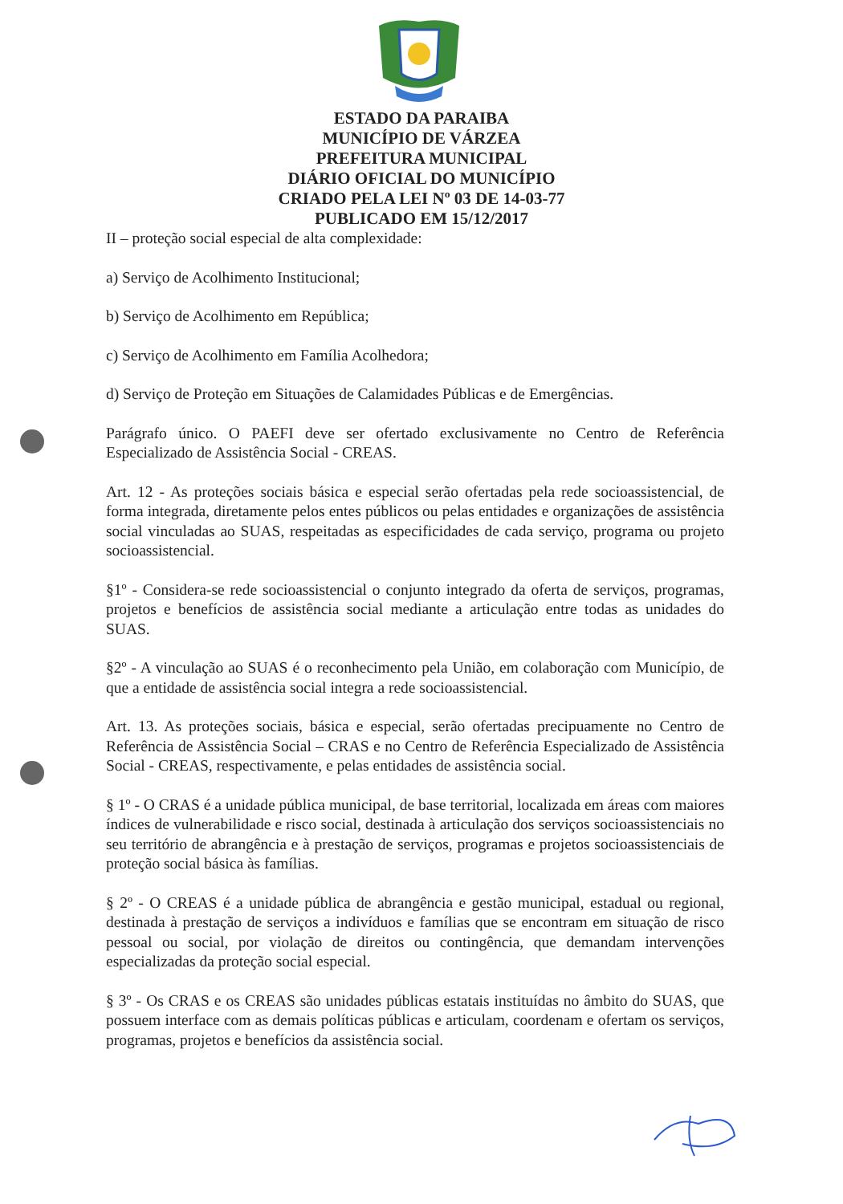ESTADO DA PARAIBA
MUNICÍPIO DE VÁRZEA
PREFEITURA MUNICIPAL
DIÁRIO OFICIAL DO MUNICÍPIO
CRIADO PELA LEI Nº 03 DE 14-03-77
PUBLICADO EM 15/12/2017
II – proteção social especial de alta complexidade:
a) Serviço de Acolhimento Institucional;
b) Serviço de Acolhimento em República;
c) Serviço de Acolhimento em Família Acolhedora;
d) Serviço de Proteção em Situações de Calamidades Públicas e de Emergências.
Parágrafo único. O PAEFI deve ser ofertado exclusivamente no Centro de Referência Especializado de Assistência Social - CREAS.
Art. 12 - As proteções sociais básica e especial serão ofertadas pela rede socioassistencial, de forma integrada, diretamente pelos entes públicos ou pelas entidades e organizações de assistência social vinculadas ao SUAS, respeitadas as especificidades de cada serviço, programa ou projeto socioassistencial.
§1º - Considera-se rede socioassistencial o conjunto integrado da oferta de serviços, programas, projetos e benefícios de assistência social mediante a articulação entre todas as unidades do SUAS.
§2º - A vinculação ao SUAS é o reconhecimento pela União, em colaboração com Município, de que a entidade de assistência social integra a rede socioassistencial.
Art. 13. As proteções sociais, básica e especial, serão ofertadas precipuamente no Centro de Referência de Assistência Social – CRAS e no Centro de Referência Especializado de Assistência Social - CREAS, respectivamente, e pelas entidades de assistência social.
§ 1º - O CRAS é a unidade pública municipal, de base territorial, localizada em áreas com maiores índices de vulnerabilidade e risco social, destinada à articulação dos serviços socioassistenciais no seu território de abrangência e à prestação de serviços, programas e projetos socioassistenciais de proteção social básica às famílias.
§ 2º - O CREAS é a unidade pública de abrangência e gestão municipal, estadual ou regional, destinada à prestação de serviços a indivíduos e famílias que se encontram em situação de risco pessoal ou social, por violação de direitos ou contingência, que demandam intervenções especializadas da proteção social especial.
§ 3º - Os CRAS e os CREAS são unidades públicas estatais instituídas no âmbito do SUAS, que possuem interface com as demais políticas públicas e articulam, coordenam e ofertam os serviços, programas, projetos e benefícios da assistência social.